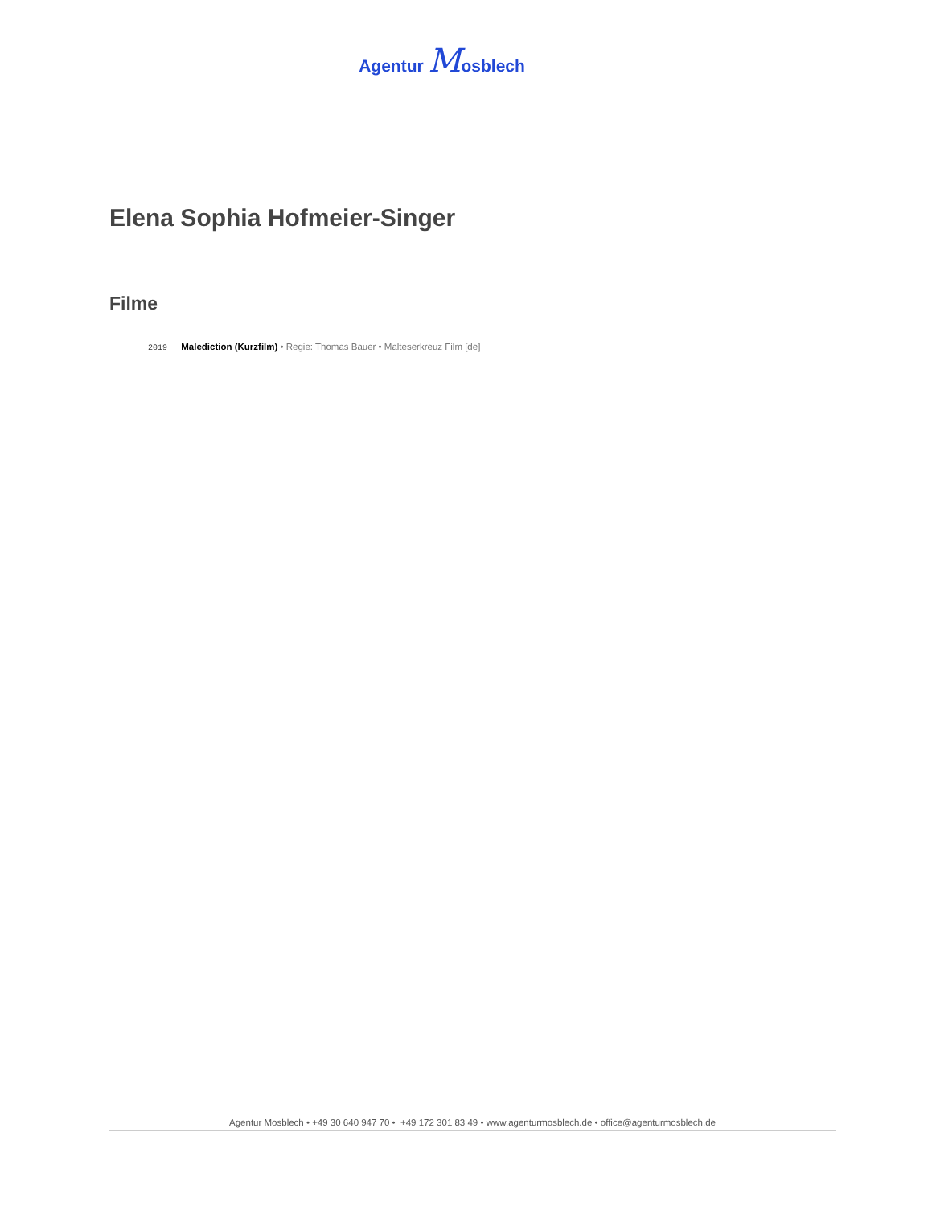Agentur Mosblech
Elena Sophia Hofmeier-Singer
Filme
2019 Malediction (Kurzfilm) • Regie: Thomas Bauer • Malteserkreuz Film [de]
Agentur Mosblech • +49 30 640 947 70 • +49 172 301 83 49 • www.agenturmosblech.de • office@agenturmosblech.de